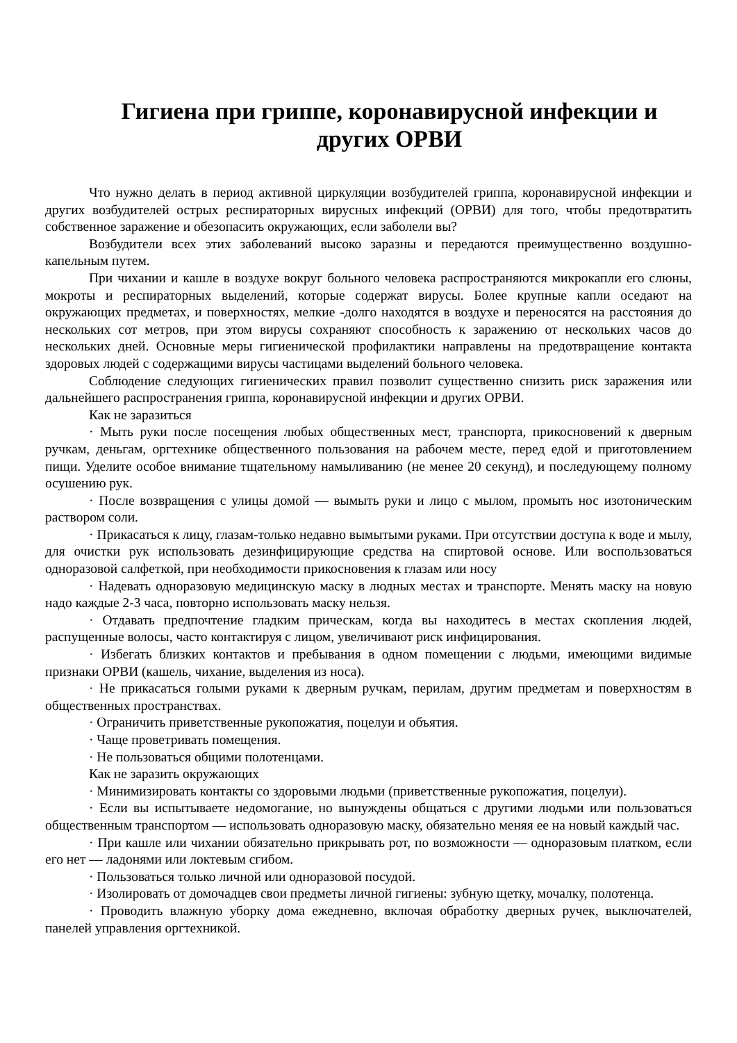Гигиена при гриппе, коронавирусной инфекции и других ОРВИ
Что нужно делать в период активной циркуляции возбудителей гриппа, коронавирусной инфекции и других возбудителей острых респираторных вирусных инфекций (ОРВИ) для того, чтобы предотвратить собственное заражение и обезопасить окружающих, если заболели вы?
Возбудители всех этих заболеваний высоко заразны и передаются преимущественно воздушно-капельным путем.
При чихании и кашле в воздухе вокруг больного человека распространяются микрокапли его слюны, мокроты и респираторных выделений, которые содержат вирусы. Более крупные капли оседают на окружающих предметах, и поверхностях, мелкие -долго находятся в воздухе и переносятся на расстояния до нескольких сот метров, при этом вирусы сохраняют способность к заражению от нескольких часов до нескольких дней. Основные меры гигиенической профилактики направлены на предотвращение контакта здоровых людей с содержащими вирусы частицами выделений больного человека.
Соблюдение следующих гигиенических правил позволит существенно снизить риск заражения или дальнейшего распространения гриппа, коронавирусной инфекции и других ОРВИ.
Как не заразиться
· Мыть руки после посещения любых общественных мест, транспорта, прикосновений к дверным ручкам, деньгам, оргтехнике общественного пользования на рабочем месте, перед едой и приготовлением пищи. Уделите особое внимание тщательному намыливанию (не менее 20 секунд), и последующему полному осушению рук.
· После возвращения с улицы домой — вымыть руки и лицо с мылом, промыть нос изотоническим раствором соли.
· Прикасаться к лицу, глазам-только недавно вымытыми руками. При отсутствии доступа к воде и мылу, для очистки рук использовать дезинфицирующие средства на спиртовой основе. Или воспользоваться одноразовой салфеткой, при необходимости прикосновения к глазам или носу
· Надевать одноразовую медицинскую маску в людных местах и транспорте. Менять маску на новую надо каждые 2-3 часа, повторно использовать маску нельзя.
· Отдавать предпочтение гладким прическам, когда вы находитесь в местах скопления людей, распущенные волосы, часто контактируя с лицом, увеличивают риск инфицирования.
· Избегать близких контактов и пребывания в одном помещении с людьми, имеющими видимые признаки ОРВИ (кашель, чихание, выделения из носа).
· Не прикасаться голыми руками к дверным ручкам, перилам, другим предметам и поверхностям в общественных пространствах.
· Ограничить приветственные рукопожатия, поцелуи и объятия.
· Чаще проветривать помещения.
· Не пользоваться общими полотенцами.
Как не заразить окружающих
· Минимизировать контакты со здоровыми людьми (приветственные рукопожатия, поцелуи).
· Если вы испытываете недомогание, но вынуждены общаться с другими людьми или пользоваться общественным транспортом — использовать одноразовую маску, обязательно меняя ее на новый каждый час.
· При кашле или чихании обязательно прикрывать рот, по возможности — одноразовым платком, если его нет — ладонями или локтевым сгибом.
· Пользоваться только личной или одноразовой посудой.
· Изолировать от домочадцев свои предметы личной гигиены: зубную щетку, мочалку, полотенца.
· Проводить влажную уборку дома ежедневно, включая обработку дверных ручек, выключателей, панелей управления оргтехникой.